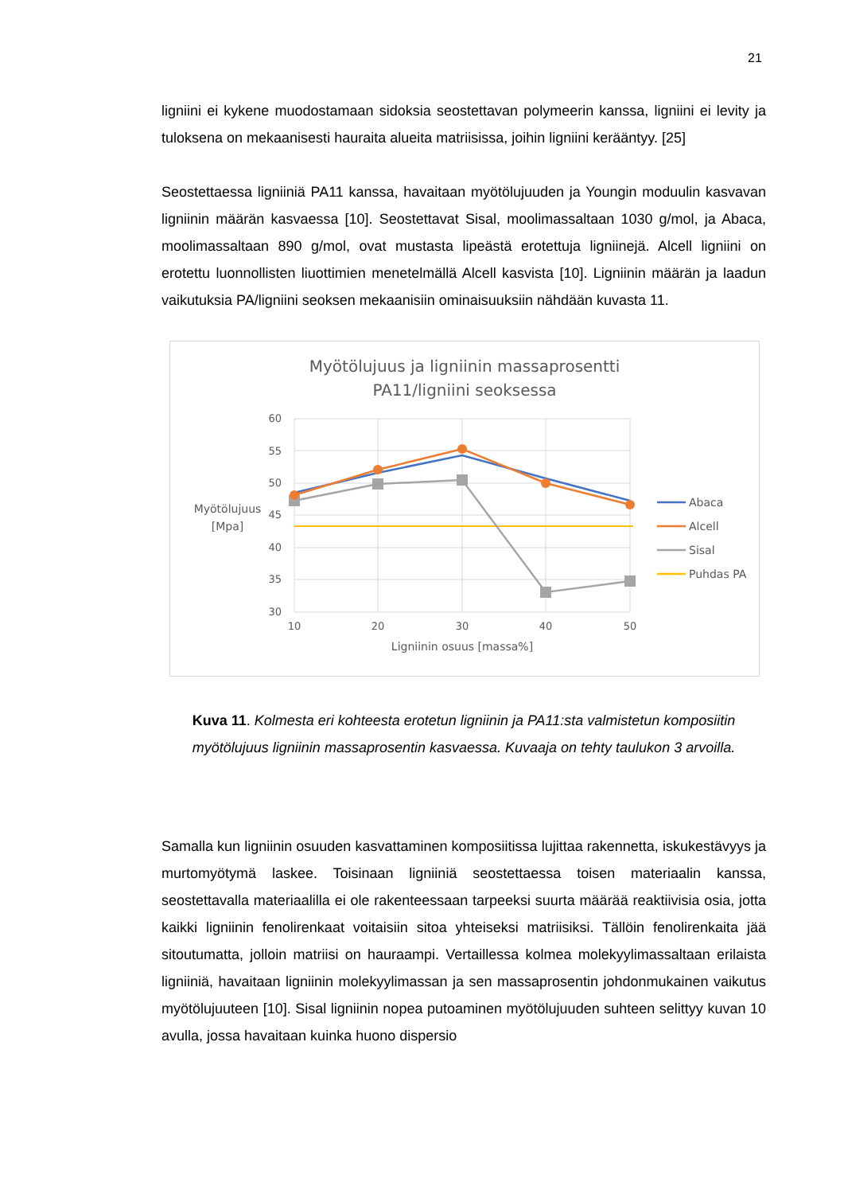21
ligniini ei kykene muodostamaan sidoksia seostettavan polymeerin kanssa, ligniini ei levity ja tuloksena on mekaanisesti hauraita alueita matriisissa, joihin ligniini kerääntyy. [25]
Seostettaessa ligniiniä PA11 kanssa, havaitaan myötölujuuden ja Youngin moduulin kasvavan ligniinin määrän kasvaessa [10]. Seostettavat Sisal, moolimassaltaan 1030 g/mol, ja Abaca, moolimassaltaan 890 g/mol, ovat mustasta lipeästä erotettuja ligniinejä. Alcell ligniini on erotettu luonnollisten liuottimien menetelmällä Alcell kasvista [10]. Ligniinin määrän ja laadun vaikutuksia PA/ligniini seoksen mekaanisiin ominaisuuksiin nähdään kuvasta 11.
Myötölujuus ja ligniinin massaprosentti
PA11/ligniini seoksessa
60
55
50
45
40
35
30
10
20
30
40
50
Ligniinin osuus [massa%]
Myötölujuus
[Mpa]
Abaca
Alcell
Sisal
Puhdas PA
Kuva 11. Kolmesta eri kohteesta erotetun ligniinin ja PA11:sta valmistetun komposiitin myötölujuus ligniinin massaprosentin kasvaessa. Kuvaaja on tehty taulukon 3 arvoilla.
Samalla kun ligniinin osuuden kasvattaminen komposiitissa lujittaa rakennetta, iskukestävyys ja murtomyötymä laskee. Toisinaan ligniiniä seostettaessa toisen materiaalin kanssa, seostettavalla materiaalilla ei ole rakenteessaan tarpeeksi suurta määrää reaktiivisia osia, jotta kaikki ligniinin fenolirenkaat voitaisiin sitoa yhteiseksi matriisiksi. Tällöin fenolirenkaita jää sitoutumatta, jolloin matriisi on hauraampi. Vertaillessa kolmea molekyylimassaltaan erilaista ligniiniä, havaitaan ligniinin molekyylimassan ja sen massaprosentin johdonmukainen vaikutus myötölujuuteen [10]. Sisal ligniinin nopea putoaminen myötölujuuden suhteen selittyy kuvan 10 avulla, jossa havaitaan kuinka huono dispersio